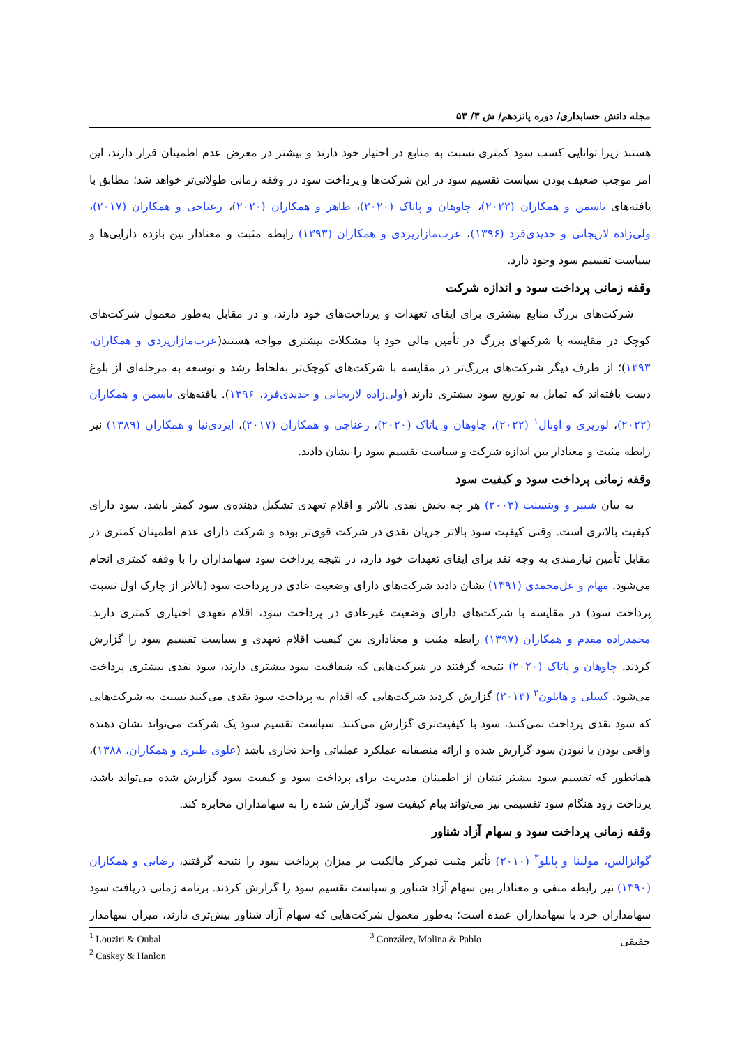مجله دانش حسابداری/ دوره پانزدهم/ ش ۳/ ۵۳
هستند زیرا توانایی کسب سود کمتری نسبت به منابع در اختیار خود دارند و بیشتر در معرض عدم اطمینان قرار دارند، این امر موجب ضعیف بودن سیاست تقسیم سود در این شرکت‌ها و پرداخت سود در وقفه زمانی طولانی‌تر خواهد شد؛ مطابق با یافته‌های باسمن و همکاران (۲۰۲۲)، چاوهان و پاتاک (۲۰۲۰)، طاهر و همکاران (۲۰۲۰)، رعناجی و همکاران (۲۰۱۷)، ولی‌زاده لاریجانی و حدیدی‌فرد (۱۳۹۶)، عرب‌مازاریزدی و همکاران (۱۳۹۳) رابطه مثبت و معنادار بین بازده دارایی‌ها و سیاست تقسیم سود وجود دارد.
وقفه زمانی پرداخت سود و اندازه شرکت
شرکت‌های بزرگ منابع بیشتری برای ایفای تعهدات و پرداخت‌های خود دارند، و در مقابل به‌طور معمول شرکت‌های کوچک در مقایسه با شرکتهای بزرگ در تأمین مالی خود با مشکلات بیشتری مواجه هستند(عرب‌مازاریزدی و همکاران، ۱۳۹۳)؛ از طرف دیگر شرکت‌های بزرگ‌تر در مقایسه با شرکت‌های کوچک‌تر به‌لحاظ رشد و توسعه به مرحله‌ای از بلوغ دست یافته‌اند که تمایل به توزیع سود بیشتری دارند (ولی‌زاده لاریجانی و حدیدی‌فرد، ۱۳۹۶). یافته‌های باسمن و همکاران (۲۰۲۲)، لوزیری و اوبال<sup>۱</sup> (۲۰۲۲)، چاوهان و پاتاک (۲۰۲۰)، رعناجی و همکاران (۲۰۱۷)، ایزدی‌نیا و همکاران (۱۳۸۹) نیز رابطه مثبت و معنادار بین اندازه شرکت و سیاست تقسیم سود را نشان دادند.
وقفه زمانی پرداخت سود و کیفیت سود
به بیان شیپر و وینسنت (۲۰۰۳) هر چه بخش نقدی بالاتر و اقلام تعهدی تشکیل دهنده‌ی سود کمتر باشد، سود دارای کیفیت بالاتری است. وقتی کیفیت سود بالاتر جریان نقدی در شرکت قوی‌تر بوده و شرکت دارای عدم اطمینان کمتری در مقابل تأمین نیازمندی به وجه نقد برای ایفای تعهدات خود دارد، در نتیجه پرداخت سود سهامداران را با وقفه کمتری انجام می‌شود. مهام و عل‌محمدی (۱۳۹۱) نشان دادند شرکت‌های دارای وضعیت عادی در پرداخت سود (بالاتر از چارک اول نسبت پرداخت سود) در مقایسه با شرکت‌های دارای وضعیت غیرعادی در پرداخت سود، اقلام تعهدی اختیاری کمتری دارند. محمدزاده مقدم و همکاران (۱۳۹۷) رابطه مثبت و معناداری بین کیفیت اقلام تعهدی و سیاست تقسیم سود را گزارش کردند. چاوهان و پاتاک (۲۰۲۰) نتیجه گرفتند در شرکت‌هایی که شفافیت سود بیشتری دارند، سود نقدی بیشتری پرداخت می‌شود. کسلی و هانلون<sup>۲</sup> (۲۰۱۳) گزارش کردند شرکت‌هایی که اقدام به پرداخت سود نقدی می‌کنند نسبت به شرکت‌هایی که سود نقدی پرداخت نمی‌کنند، سود با کیفیت‌تری گزارش می‌کنند. سیاست تقسیم سود یک شرکت می‌تواند نشان دهنده واقعی بودن یا نبودن سود گزارش شده و ارائه منصفانه عملکرد عملیاتی واحد تجاری باشد (علوی طبری و همکاران، ۱۳۸۸)، همانطور که تقسیم سود بیشتر نشان از اطمینان مدیریت برای پرداخت سود و کیفیت سود گزارش شده می‌تواند باشد، پرداخت زود هنگام سود تقسیمی نیز می‌تواند پیام کیفیت سود گزارش شده را به سهامداران مخابره کند.
وقفه زمانی پرداخت سود و سهام آزاد شناور
گوانزالس، مولینا و پابلو<sup>۳</sup> (۲۰۱۰) تأثیر مثبت تمرکز مالکیت بر میزان پرداخت سود را نتیجه گرفتند، رضایی و همکاران (۱۳۹۰) نیز رابطه منفی و معنادار بین سهام آزاد شناور و سیاست تقسیم سود را گزارش کردند. برنامه زمانی دریافت سود سهامداران خرد با سهامداران عمده است؛ به‌طور معمول شرکت‌هایی که سهام آزاد شناور بیش‌تری دارند، میزان سهامدار حقیقی
<sup>1</sup> Louziri & Oubal
<sup>2</sup> Caskey & Hanlon
<sup>3</sup> González, Molina & Pablo